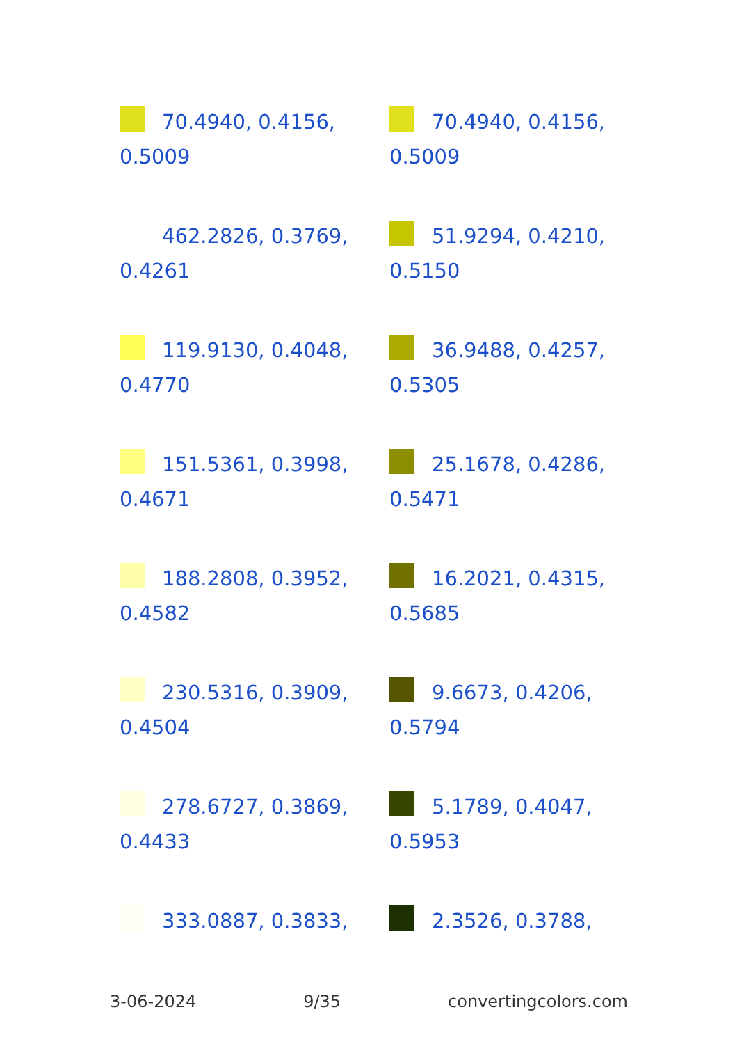70.4940, 0.4156,
0.5009
70.4940, 0.4156,
0.5009
462.2826, 0.3769,
0.4261
51.9294, 0.4210,
0.5150
119.9130, 0.4048,
0.4770
36.9488, 0.4257,
0.5305
151.5361, 0.3998,
0.4671
25.1678, 0.4286,
0.5471
188.2808, 0.3952,
0.4582
16.2021, 0.4315,
0.5685
230.5316, 0.3909,
0.4504
9.6673, 0.4206,
0.5794
278.6727, 0.3869,
0.4433
5.1789, 0.4047,
0.5953
333.0887, 0.3833,
2.3526, 0.3788,
3-06-2024 9/35 convertingcolors.com